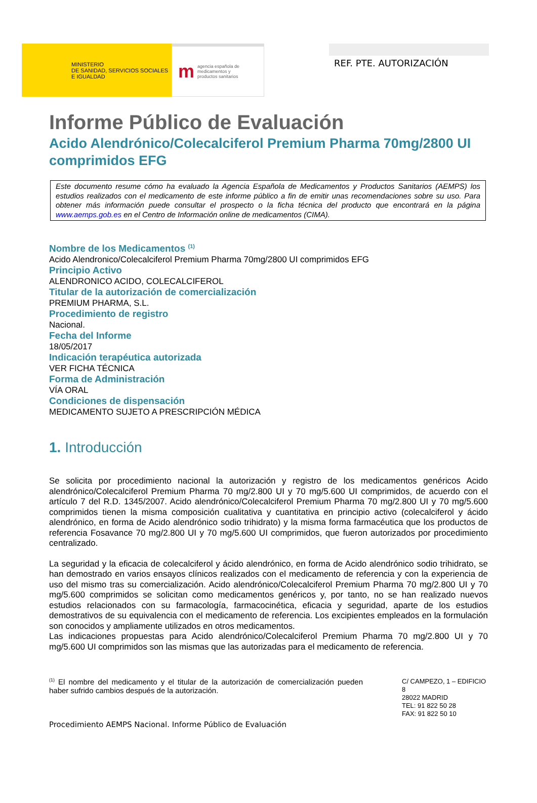MINISTERIO
DE SANIDAD, SERVICIOS SOCIALES
E IGUALDAD
magencia española de
medicamentos y
productos sanitarios
REF. PTE. AUTORIZACIÓN
Informe Público de Evaluación
Acido Alendrónico/Colecalciferol Premium Pharma 70mg/2800 UI comprimidos EFG
Este documento resume cómo ha evaluado la Agencia Española de Medicamentos y Productos Sanitarios (AEMPS) los estudios realizados con el medicamento de este informe público a fin de emitir unas recomendaciones sobre su uso. Para obtener más información puede consultar el prospecto o la ficha técnica del producto que encontrará en la página www.aemps.gob.es en el Centro de Información online de medicamentos (CIMA).
Nombre de los Medicamentos <sup>(1)</sup>
Acido Alendronico/Colecalciferol Premium Pharma 70mg/2800 UI comprimidos EFG
Principio Activo
ALENDRONICO ACIDO, COLECALCIFEROL
Titular de la autorización de comercialización
PREMIUM PHARMA, S.L.
Procedimiento de registro
Nacional.
Fecha del Informe
18/05/2017
Indicación terapéutica autorizada
VER FICHA TÉCNICA
Forma de Administración
VÍA ORAL
Condiciones de dispensación
MEDICAMENTO SUJETO A PRESCRIPCIÓN MÉDICA
1. Introducción
Se solicita por procedimiento nacional la autorización y registro de los medicamentos genéricos Acido alendrónico/Colecalciferol Premium Pharma 70 mg/2.800 UI y 70 mg/5.600 UI comprimidos, de acuerdo con el artículo 7 del R.D. 1345/2007. Acido alendrónico/Colecalciferol Premium Pharma 70 mg/2.800 UI y 70 mg/5.600 comprimidos tienen la misma composición cualitativa y cuantitativa en principio activo (colecalciferol y ácido alendrónico, en forma de Acido alendrónico sodio trihidrato) y la misma forma farmacéutica que los productos de referencia Fosavance 70 mg/2.800 UI y 70 mg/5.600 UI comprimidos, que fueron autorizados por procedimiento centralizado.
La seguridad y la eficacia de colecalciferol y ácido alendrónico, en forma de Acido alendrónico sodio trihidrato, se han demostrado en varios ensayos clínicos realizados con el medicamento de referencia y con la experiencia de uso del mismo tras su comercialización. Acido alendrónico/Colecalciferol Premium Pharma 70 mg/2.800 UI y 70 mg/5.600 comprimidos se solicitan como medicamentos genéricos y, por tanto, no se han realizado nuevos estudios relacionados con su farmacología, farmacocinética, eficacia y seguridad, aparte de los estudios demostrativos de su equivalencia con el medicamento de referencia. Los excipientes empleados en la formulación son conocidos y ampliamente utilizados en otros medicamentos.
Las indicaciones propuestas para Acido alendrónico/Colecalciferol Premium Pharma 70 mg/2.800 UI y 70 mg/5.600 UI comprimidos son las mismas que las autorizadas para el medicamento de referencia.
<sup>(1)</sup> El nombre del medicamento y el titular de la autorización de comercialización pueden haber sufrido cambios después de la autorización.
C/ CAMPEZO, 1 – EDIFICIO 8
28022 MADRID
TEL: 91 822 50 28
FAX: 91 822 50 10
Procedimiento AEMPS Nacional. Informe Público de Evaluación